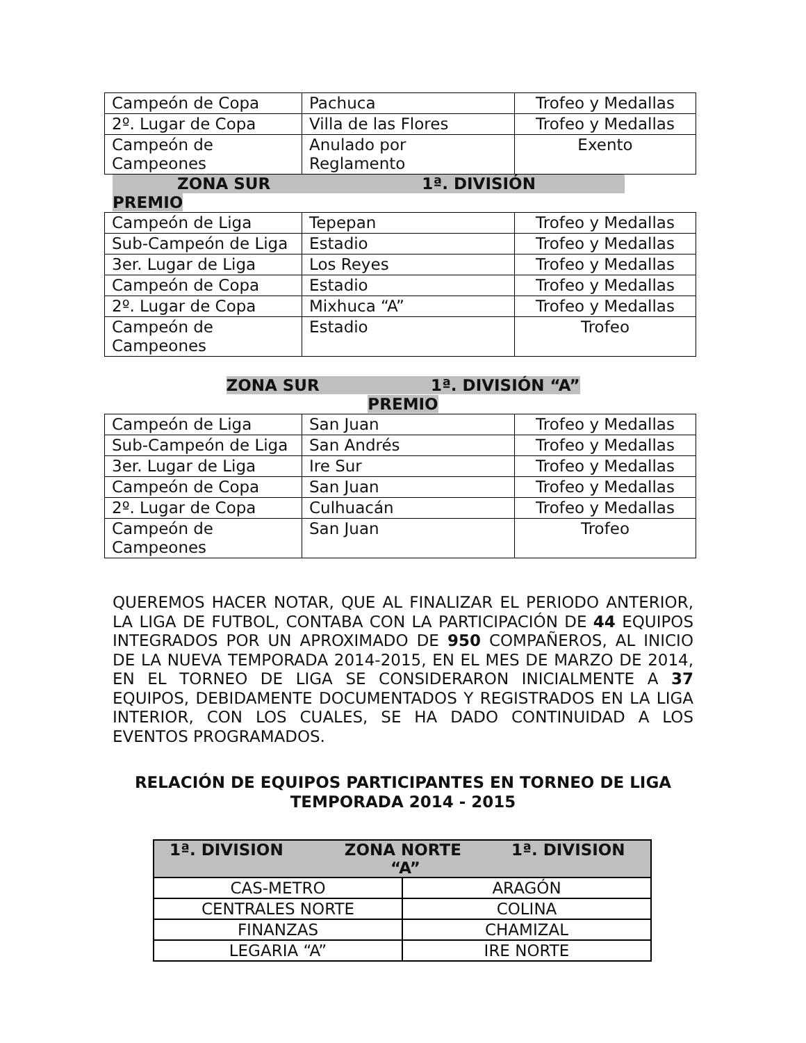| Campeón de Copa | Pachuca | Trofeo y Medallas |
| 2º. Lugar de Copa | Villa de las Flores | Trofeo y Medallas |
| Campeón de Campeones | Anulado por Reglamento | Exento |
ZONA SUR 1ª. DIVISIÓN
PREMIO
| Campeón de Liga | Tepepan | Trofeo y Medallas |
| Sub-Campeón de Liga | Estadio | Trofeo y Medallas |
| 3er. Lugar de Liga | Los Reyes | Trofeo y Medallas |
| Campeón de Copa | Estadio | Trofeo y Medallas |
| 2º. Lugar de Copa | Mixhuca “A” | Trofeo y Medallas |
| Campeón de Campeones | Estadio | Trofeo |
ZONA SUR 1ª. DIVISIÓN “A”
PREMIO
| Campeón de Liga | San Juan | Trofeo y Medallas |
| Sub-Campeón de Liga | San Andrés | Trofeo y Medallas |
| 3er. Lugar de Liga | Ire Sur | Trofeo y Medallas |
| Campeón de Copa | San Juan | Trofeo y Medallas |
| 2º. Lugar de Copa | Culhuacán | Trofeo y Medallas |
| Campeón de Campeones | San Juan | Trofeo |
QUEREMOS HACER NOTAR, QUE AL FINALIZAR EL PERIODO ANTERIOR, LA LIGA DE FUTBOL, CONTABA CON LA PARTICIPACIÓN DE 44 EQUIPOS INTEGRADOS POR UN APROXIMADO DE 950 COMPAÑEROS, AL INICIO DE LA NUEVA TEMPORADA 2014-2015, EN EL MES DE MARZO DE 2014, EN EL TORNEO DE LIGA SE CONSIDERARON INICIALMENTE A 37 EQUIPOS, DEBIDAMENTE DOCUMENTADOS Y REGISTRADOS EN LA LIGA INTERIOR, CON LOS CUALES, SE HA DADO CONTINUIDAD A LOS EVENTOS PROGRAMADOS.
RELACIÓN DE EQUIPOS PARTICIPANTES EN TORNEO DE LIGA
TEMPORADA 2014 - 2015
| 1ª. DIVISION ZONA NORTE 1ª. DIVISION “A” | |
| --- | --- |
| CAS-METRO | ARAGÓN |
| CENTRALES NORTE | COLINA |
| FINANZAS | CHAMIZAL |
| LEGARIA “A” | IRE NORTE |